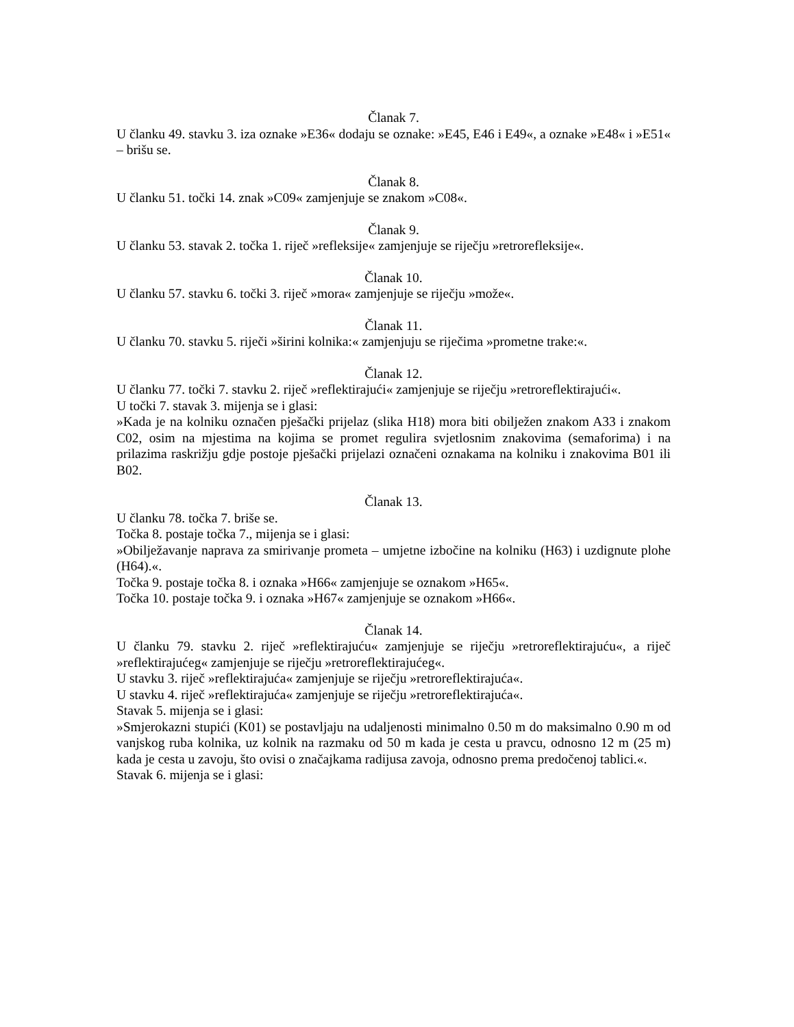Članak 7.
U članku 49. stavku 3. iza oznake »E36« dodaju se oznake: »E45, E46 i E49«, a oznake »E48« i »E51« – brišu se.
Članak 8.
U članku 51. točki 14. znak »C09« zamjenjuje se znakom »C08«.
Članak 9.
U članku 53. stavak 2. točka 1. riječ »refleksije« zamjenjuje se riječju »retrorefleksije«.
Članak 10.
U članku 57. stavku 6. točki 3. riječ »mora« zamjenjuje se riječju »može«.
Članak 11.
U članku 70. stavku 5. riječi »širini kolnika:« zamjenjuju se riječima »prometne trake:«.
Članak 12.
U članku 77. točki 7. stavku 2. riječ »reflektirajući« zamjenjuje se riječju »retroreflektirajući«.
U točki 7. stavak 3. mijenja se i glasi:
»Kada je na kolniku označen pješački prijelaz (slika H18) mora biti obilježen znakom A33 i znakom C02, osim na mjestima na kojima se promet regulira svjetlosnim znakovima (semaforima) i na prilazima raskrižju gdje postoje pješački prijelazi označeni oznakama na kolniku i znakovima B01 ili B02.
Članak 13.
U članku 78. točka 7. briše se.
Točka 8. postaje točka 7., mijenja se i glasi:
»Obilježavanje naprava za smirivanje prometa – umjetne izbočine na kolniku (H63) i uzdignute plohe (H64).«.
Točka 9. postaje točka 8. i oznaka »H66« zamjenjuje se oznakom »H65«.
Točka 10. postaje točka 9. i oznaka »H67« zamjenjuje se oznakom »H66«.
Članak 14.
U članku 79. stavku 2. riječ »reflektirajuću« zamjenjuje se riječju »retroreflektirajuću«, a riječ »reflektirajućeg« zamjenjuje se riječju »retroreflektirajućeg«.
U stavku 3. riječ »reflektirajuća« zamjenjuje se riječju »retroreflektirajuća«.
U stavku 4. riječ »reflektirajuća« zamjenjuje se riječju »retroreflektirajuća«.
Stavak 5. mijenja se i glasi:
»Smjerokazni stupići (K01) se postavljaju na udaljenosti minimalno 0.50 m do maksimalno 0.90 m od vanjskog ruba kolnika, uz kolnik na razmaku od 50 m kada je cesta u pravcu, odnosno 12 m (25 m) kada je cesta u zavoju, što ovisi o značajkama radijusa zavoja, odnosno prema predočenoj tablici.«.
Stavak 6. mijenja se i glasi: